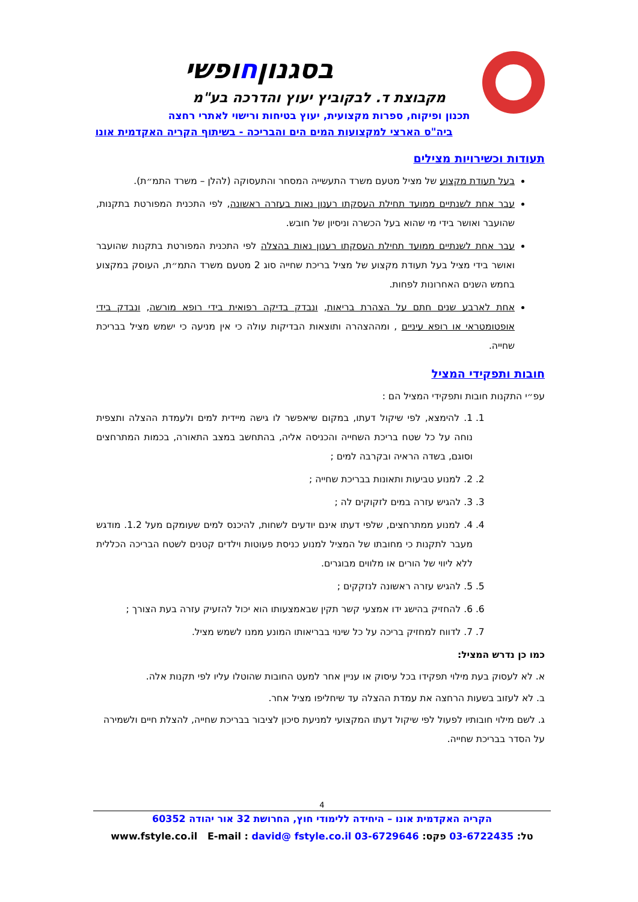בסגנוןחופשי
מקבוצת ד. לבקוביץ יעוץ והדרכה בע"מ
תכנון ופיקוח, ספרות מקצועית, יעוץ בטיחות ורישוי לאתרי רחצה
ביה"ס הארצי למקצועות המים הים והבריכה - בשיתוף הקריה האקדמית אונו
תעודות וכשירויות מצילים
בעל תעודת מקצוע של מציל מטעם משרד התעשייה המסחר והתעסוקה (להלן – משרד התמ״ת).
עבר אחת לשנתיים ממועד תחילת העסקתו רענון נאות בעזרה ראשונה, לפי התכנית המפורטת בתקנות, שהועבר ואושר בידי מי שהוא בעל הכשרה וניסיון של חובש.
עבר אחת לשנתיים ממועד תחילת העסקתו רענון נאות בהצלה לפי התכנית המפורטת בתקנות שהועבר ואושר בידי מציל בעל תעודת מקצוע של מציל בריכת שחייה סוג 2 מטעם משרד התמ״ת, העוסק במקצוע בחמש השנים האחרונות לפחות.
אחת לארבע שנים חתם על הצהרת בריאות, ונבדק בדיקה רפואית בידי רופא מורשה, ונבדק בידי אופטומטראי או רופא עיניים , ומההצהרה ותוצאות הבדיקות עולה כי אין מניעה כי ישמש מציל בבריכת שחייה.
חובות ותפקידי המציל
עפ״י התקנות חובות ותפקידי המציל הם :
1. 1. להימצא, לפי שיקול דעתו, במקום שיאפשר לו גישה מיידית למים ולעמדת ההצלה ותצפית נוחה על כל שטח בריכת השחייה והכניסה אליה, בהתחשב במצב התאורה, בכמות המתרחצים וסוגם, בשדה הראיה ובקרבה למים ;
2. 2. למנוע טביעות ותאונות בבריכת שחייה ;
3. 3. להגיש עזרה במים לזקוקים לה ;
4. 4. למנוע ממתרחצים, שלפי דעתו אינם יודעים לשחות, להיכנס למים שעומקם מעל 1.2. מודגש מעבר לתקנות כי מחובתו של המציל למנוע כניסת פעוטות וילדים קטנים לשטח הבריכה הכללית ללא ליווי של הורים או מלווים מבוגרים.
5. 5. להגיש עזרה ראשונה לנזקקים ;
6. 6. להחזיק בהישג ידו אמצעי קשר תקין שבאמצעותו הוא יכול להזעיק עזרה בעת הצורך ;
7. 7. לדווח למחזיק בריכה על כל שינוי בבריאותו המונע ממנו לשמש מציל.
כמו כן נדרש המציל:
א. לא לעסוק בעת מילוי תפקידו בכל עיסוק או עניין אחר למעט החובות שהוטלו עליו לפי תקנות אלה.
ב. לא לעזוב בשעות הרחצה את עמדת ההצלה עד שיחליפו מציל אחר.
ג. לשם מילוי חובותיו לפעול לפי שיקול דעתו המקצועי למניעת סיכון לציבור בבריכת שחייה, להצלת חיים ולשמירה על הסדר בבריכת שחייה.
4
הקריה האקדמית אונו – היחידה ללימודי חוץ, החרושת 32 אור יהודה 60352
טל: 03-6722435 פקס: 03-6729646 E-mail : david@ fstyle.co.il www.fstyle.co.il